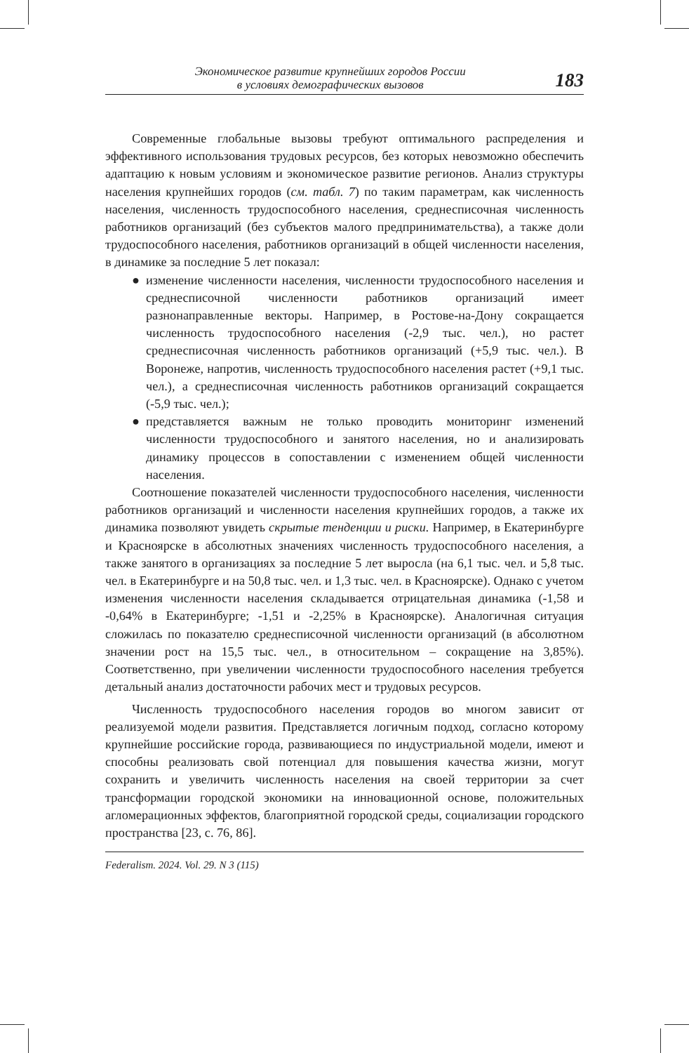Экономическое развитие крупнейших городов России
в условиях демографических вызовов
183
Современные глобальные вызовы требуют оптимального распределения и эффективного использования трудовых ресурсов, без которых невозможно обеспечить адаптацию к новым условиям и экономическое развитие регионов. Анализ структуры населения крупнейших городов (см. табл. 7) по таким параметрам, как численность населения, численность трудоспособного населения, среднесписочная численность работников организаций (без субъектов малого предпринимательства), а также доли трудоспособного населения, работников организаций в общей численности населения, в динамике за последние 5 лет показал:
● изменение численности населения, численности трудоспособного населения и среднесписочной численности работников организаций имеет разнонаправленные векторы. Например, в Ростове-на-Дону сокращается численность трудоспособного населения (-2,9 тыс. чел.), но растет среднесписочная численность работников организаций (+5,9 тыс. чел.). В Воронеже, напротив, численность трудоспособного населения растет (+9,1 тыс. чел.), а среднесписочная численность работников организаций сокращается (-5,9 тыс. чел.);
● представляется важным не только проводить мониторинг изменений численности трудоспособного и занятого населения, но и анализировать динамику процессов в сопоставлении с изменением общей численности населения.
Соотношение показателей численности трудоспособного населения, численности работников организаций и численности населения крупнейших городов, а также их динамика позволяют увидеть скрытые тенденции и риски. Например, в Екатеринбурге и Красноярске в абсолютных значениях численность трудоспособного населения, а также занятого в организациях за последние 5 лет выросла (на 6,1 тыс. чел. и 5,8 тыс. чел. в Екатеринбурге и на 50,8 тыс. чел. и 1,3 тыс. чел. в Красноярске). Однако с учетом изменения численности населения складывается отрицательная динамика (-1,58 и -0,64% в Екатеринбурге; -1,51 и -2,25% в Красноярске). Аналогичная ситуация сложилась по показателю среднесписочной численности организаций (в абсолютном значении рост на 15,5 тыс. чел., в относительном – сокращение на 3,85%). Соответственно, при увеличении численности трудоспособного населения требуется детальный анализ достаточности рабочих мест и трудовых ресурсов.
Численность трудоспособного населения городов во многом зависит от реализуемой модели развития. Представляется логичным подход, согласно которому крупнейшие российские города, развивающиеся по индустриальной модели, имеют и способны реализовать свой потенциал для повышения качества жизни, могут сохранить и увеличить численность населения на своей территории за счет трансформации городской экономики на инновационной основе, положительных агломерационных эффектов, благоприятной городской среды, социализации городского пространства [23, с. 76, 86].
Federalism. 2024. Vol. 29. N 3 (115)